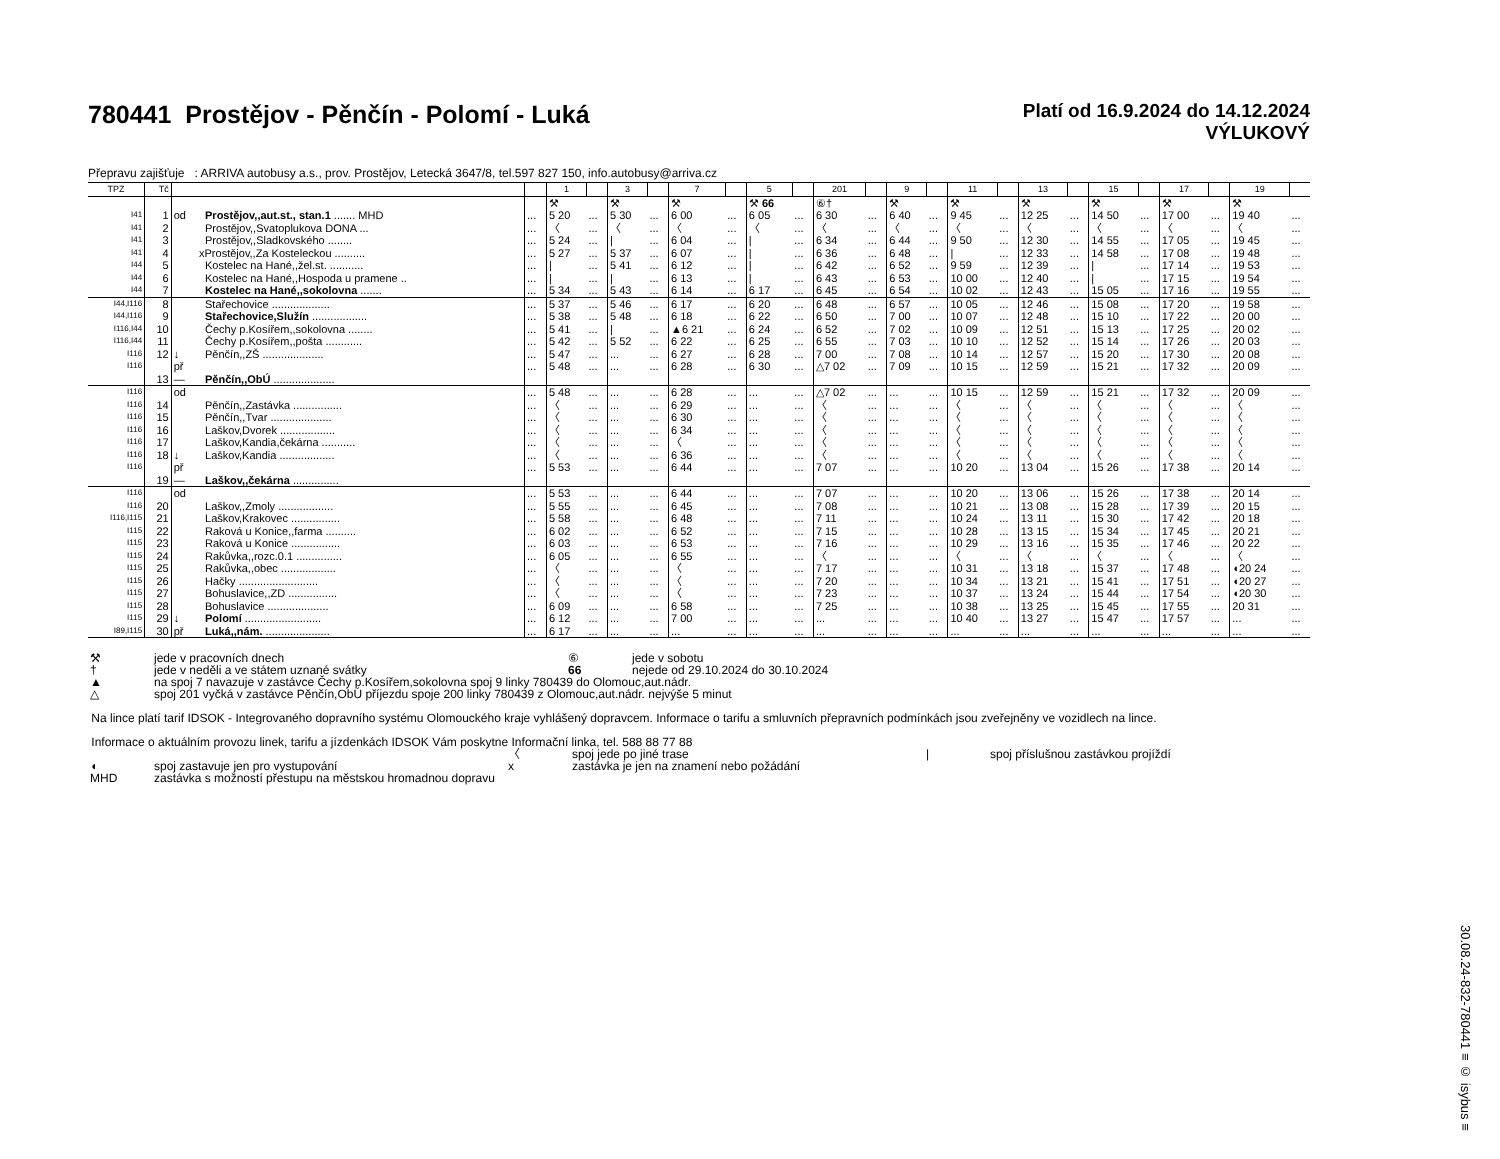780441 Prostějov - Pěnčín - Polomí - Luká
Platí od 16.9.2024 do 14.12.2024
VÝLUKOVÝ
Přepravu zajišťuje : ARRIVA autobusy a.s., prov. Prostějov, Letecká 3647/8, tel.597 827 150, info.autobusy@arriva.cz
| TPZ | Tč | | | | 1 | | 3 | | 7 | | 5 | | 201 | | 9 | | 11 | | 13 | | 15 | | 17 | | 19 | |
| --- | --- | --- | --- | --- | --- | --- | --- | --- | --- | --- | --- | --- | --- | --- | --- | --- | --- | --- | --- | --- | --- | --- | --- | --- | --- | --- |
| | | | | | ⚒ | | ⚒ | | ⚒ | | ⚒ 66 | | ⑥† | | ⚒ | | ⚒ | | ⚒ | | ⚒ | | ⚒ | | ⚒ | |
| I41 | 1 | od | Prostějov,,aut.st., stan.1 ....... MHD | ... | 5 20 | ... | 5 30 | ... | 6 00 | ... | 6 05 | ... | 6 30 | ... | 6 40 | ... | 9 45 | ... | 12 25 | ... | 14 50 | ... | 17 00 | ... | 19 40 | ... |
| I41 | 2 | | Prostějov,,Svatoplukova DONA ... | ... | 〈 | ... | 〈 | ... | 〈 | ... | 〈 | ... | 〈 | ... | 〈 | ... | 〈 | ... | 〈 | ... | 〈 | ... | 〈 | ... | 〈 | ... |
| I41 | 3 | | Prostějov,,Sladkovského ........ | ... | 5 24 | ... | / | ... | 6 04 | ... | / | ... | 6 34 | ... | 6 44 | ... | 9 50 | ... | 12 30 | ... | 14 55 | ... | 17 05 | ... | 19 45 | ... |
| I41 | 4 | | xProstějov,,Za Kosteleckou .......... | ... | 5 27 | ... | 5 37 | ... | 6 07 | ... | / | ... | 6 36 | ... | 6 48 | ... | / | ... | 12 33 | ... | 14 58 | ... | 17 08 | ... | 19 48 | ... |
| I44 | 5 | | Kostelec na Hané,,žel.st. ........... | ... | / | ... | 5 41 | ... | 6 12 | ... | / | ... | 6 42 | ... | 6 52 | ... | 9 59 | ... | 12 39 | ... | / | ... | 17 14 | ... | 19 53 | ... |
| I44 | 6 | | Kostelec na Hané,,Hospoda u pramene .. | ... | / | ... | / | ... | 6 13 | ... | / | ... | 6 43 | ... | 6 53 | ... | 10 00 | ... | 12 40 | ... | / | ... | 17 15 | ... | 19 54 | ... |
| I44 | 7 | | Kostelec na Hané,,sokolovna ....... | ... | 5 34 | ... | 5 43 | ... | 6 14 | ... | 6 17 | ... | 6 45 | ... | 6 54 | ... | 10 02 | ... | 12 43 | ... | 15 05 | ... | 17 16 | ... | 19 55 | ... |
| I44,I116 | 8 | | Stařechovice ................... | ... | 5 37 | ... | 5 46 | ... | 6 17 | ... | 6 20 | ... | 6 48 | ... | 6 57 | ... | 10 05 | ... | 12 46 | ... | 15 08 | ... | 17 20 | ... | 19 58 | ... |
| I44,I116 | 9 | | Stařechovice,Služín .................. | ... | 5 38 | ... | 5 48 | ... | 6 18 | ... | 6 22 | ... | 6 50 | ... | 7 00 | ... | 10 07 | ... | 12 48 | ... | 15 10 | ... | 17 22 | ... | 20 00 | ... |
| I116,I44 | 10 | | Čechy p.Kosířem,,sokolovna ........ | ... | 5 41 | ... | / | ... | ▲6 21 | ... | 6 24 | ... | 6 52 | ... | 7 02 | ... | 10 09 | ... | 12 51 | ... | 15 13 | ... | 17 25 | ... | 20 02 | ... |
| I116,I44 | 11 | | Čechy p.Kosířem,,pošta ............ | ... | 5 42 | ... | 5 52 | ... | 6 22 | ... | 6 25 | ... | 6 55 | ... | 7 03 | ... | 10 10 | ... | 12 52 | ... | 15 14 | ... | 17 26 | ... | 20 03 | ... |
| I116 | 12 | ↓ | Pěnčín,,ZŠ .................... | ... | 5 47 | ... | ... | ... | 6 27 | ... | 6 28 | ... | 7 00 | ... | 7 08 | ... | 10 14 | ... | 12 57 | ... | 15 20 | ... | 17 30 | ... | 20 08 | ... |
| I116 | | př | | ... | 5 48 | ... | ... | ... | 6 28 | ... | 6 30 | ... | △7 02 | ... | 7 09 | ... | 10 15 | ... | 12 59 | ... | 15 21 | ... | 17 32 | ... | 20 09 | ... |
| | 13 | — | Pěnčín,,ObÚ .................... | | | | | | | | | | | | | | | | | | | | | | | |
| I116 | | od | | ... | 5 48 | ... | ... | ... | 6 28 | ... | ... | ... | △7 02 | ... | ... | ... | 10 15 | ... | 12 59 | ... | 15 21 | ... | 17 32 | ... | 20 09 | ... |
| I116 | 14 | | Pěnčín,,Zastávka ................ | ... | 〈 | ... | ... | ... | 6 29 | ... | ... | ... | 〈 | ... | ... | ... | 〈 | ... | 〈 | ... | 〈 | ... | 〈 | ... | 〈 | ... |
| I116 | 15 | | Pěnčín,,Tvar .................... | ... | 〈 | ... | ... | ... | 6 30 | ... | ... | ... | 〈 | ... | ... | ... | 〈 | ... | 〈 | ... | 〈 | ... | 〈 | ... | 〈 | ... |
| I116 | 16 | | Laškov,Dvorek .................. | ... | 〈 | ... | ... | ... | 6 34 | ... | ... | ... | 〈 | ... | ... | ... | 〈 | ... | 〈 | ... | 〈 | ... | 〈 | ... | 〈 | ... |
| I116 | 17 | | Laškov,Kandia,čekárna ........... | ... | 〈 | ... | ... | ... | 〈 | ... | ... | ... | 〈 | ... | ... | ... | 〈 | ... | 〈 | ... | 〈 | ... | 〈 | ... | 〈 | ... |
| I116 | 18 | ↓ | Laškov,Kandia .................. | ... | 〈 | ... | ... | ... | 6 36 | ... | ... | ... | 〈 | ... | ... | ... | 〈 | ... | 〈 | ... | 〈 | ... | 〈 | ... | 〈 | ... |
| I116 | | př | | ... | 5 53 | ... | ... | ... | 6 44 | ... | ... | ... | 7 07 | ... | ... | ... | 10 20 | ... | 13 04 | ... | 15 26 | ... | 17 38 | ... | 20 14 | ... |
| | 19 | — | Laškov,,čekárna ............... | | | | | | | | | | | | | | | | | | | | | | | |
| I116 | | od | | ... | 5 53 | ... | ... | ... | 6 44 | ... | ... | ... | 7 07 | ... | ... | ... | 10 20 | ... | 13 06 | ... | 15 26 | ... | 17 38 | ... | 20 14 | ... |
| I116 | 20 | | Laškov,,Zmoly .................. | ... | 5 55 | ... | ... | ... | 6 45 | ... | ... | ... | 7 08 | ... | ... | ... | 10 21 | ... | 13 08 | ... | 15 28 | ... | 17 39 | ... | 20 15 | ... |
| I116,I115 | 21 | | Laškov,Krakovec ................ | ... | 5 58 | ... | ... | ... | 6 48 | ... | ... | ... | 7 11 | ... | ... | ... | 10 24 | ... | 13 11 | ... | 15 30 | ... | 17 42 | ... | 20 18 | ... |
| I115 | 22 | | Raková u Konice,,farma .......... | ... | 6 02 | ... | ... | ... | 6 52 | ... | ... | ... | 7 15 | ... | ... | ... | 10 28 | ... | 13 15 | ... | 15 34 | ... | 17 45 | ... | 20 21 | ... |
| I115 | 23 | | Raková u Konice ................ | ... | 6 03 | ... | ... | ... | 6 53 | ... | ... | ... | 7 16 | ... | ... | ... | 10 29 | ... | 13 16 | ... | 15 35 | ... | 17 46 | ... | 20 22 | ... |
| I115 | 24 | | Rakůvka,,rozc.0.1 ............... | ... | 6 05 | ... | ... | ... | 6 55 | ... | ... | ... | 〈 | ... | ... | ... | 〈 | ... | 〈 | ... | 〈 | ... | 〈 | ... | 〈 | ... |
| I115 | 25 | | Rakůvka,,obec .................. | ... | 〈 | ... | ... | ... | 〈 | ... | ... | ... | 7 17 | ... | ... | ... | 10 31 | ... | 13 18 | ... | 15 37 | ... | 17 48 | ... | ◖20 24 | ... |
| I115 | 26 | | Hačky .......................... | ... | 〈 | ... | ... | ... | 〈 | ... | ... | ... | 7 20 | ... | ... | ... | 10 34 | ... | 13 21 | ... | 15 41 | ... | 17 51 | ... | ◖20 27 | ... |
| I115 | 27 | | Bohuslavice,,ZD ................ | ... | 〈 | ... | ... | ... | 〈 | ... | ... | ... | 7 23 | ... | ... | ... | 10 37 | ... | 13 24 | ... | 15 44 | ... | 17 54 | ... | ◖20 30 | ... |
| I115 | 28 | | Bohuslavice .................... | ... | 6 09 | ... | ... | ... | 6 58 | ... | ... | ... | 7 25 | ... | ... | ... | 10 38 | ... | 13 25 | ... | 15 45 | ... | 17 55 | ... | 20 31 | ... |
| I115 | 29 | ↓ | Polomí ......................... | ... | 6 12 | ... | ... | ... | 7 00 | ... | ... | ... | ... | ... | ... | ... | 10 40 | ... | 13 27 | ... | 15 47 | ... | 17 57 | ... | ... | ... |
| I89,I115 | 30 | př | Luká,,nám. ..................... | ... | 6 17 | ... | ... | ... | ... | ... | ... | ... | ... | ... | ... | ... | ... | ... | ... | ... | ... | ... | ... | ... | ... | ... |
| ⚒ | jede v pracovních dnech | ⑥ | jede v sobotu |
| † | jede v neděli a ve státem uznané svátky | 66 | nejede od 29.10.2024 do 30.10.2024 |
| ▲ | na spoj 7 navazuje v zastávce Čechy p.Kosířem,sokolovna spoj 9 linky 780439 do Olomouc,aut.nádr. | | |
| △ | spoj 201 vyčká v zastávce Pěnčín,ObÚ příjezdu spoje 200 linky 780439 z Olomouc,aut.nádr. nejvýše 5 minut | | |
Na lince platí tarif IDSOK - Integrovaného dopravního systému Olomouckého kraje vyhlášený dopravcem. Informace o tarifu a smluvních přepravních podmínkách jsou zveřejněny ve vozidlech na lince.
Informace o aktuálním provozu linek, tarifu a jízdenkách IDSOK Vám poskytne Informační linka, tel. 588 88 77 88
| | | 〈 | spoj jede po jiné trase | / | spoj příslušnou zastávkou projíždí |
| ◖ | spoj zastavuje jen pro vystupování | x | zastávka je jen na znamení nebo požádání | | |
| MHD | zastávka s možností přestupu na městskou hromadnou dopravu | | | | |
30.08.24-832-780441 ≡ © isybus ≡